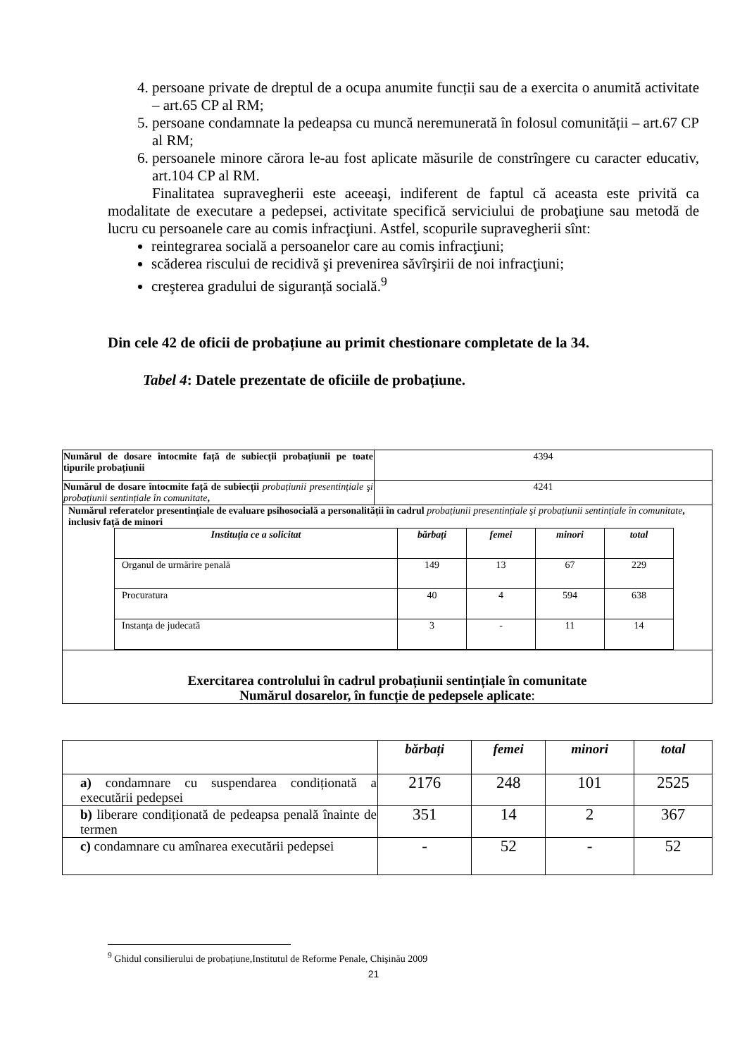4. persoane private de dreptul de a ocupa anumite funcții sau de a exercita o anumită activitate – art.65 CP al RM;
5. persoane condamnate la pedeapsa cu muncă neremunerată în folosul comunității – art.67 CP al RM;
6. persoanele minore cărora le-au fost aplicate măsurile de constrîngere cu caracter educativ, art.104 CP al RM.
Finalitatea supravegherii este aceeaşi, indiferent de faptul că aceasta este privită ca modalitate de executare a pedepsei, activitate specifică serviciului de probaţiune sau metodă de lucru cu persoanele care au comis infracţiuni. Astfel, scopurile supravegherii sînt:
reintegrarea socială a persoanelor care au comis infracţiuni;
scăderea riscului de recidivă şi prevenirea săvîrşirii de noi infracţiuni;
creşterea gradului de siguranță socială.<sup>9</sup>
Din cele 42 de oficii de probațiune au primit chestionare completate de la 34.
Tabel 4: Datele prezentate de oficiile de probațiune.
| Numărul de dosare întocmite față de subiecții probațiunii pe toate tipurile probațiunii | 4394 |
| Numărul de dosare întocmite față de subiecții probațiunii presentințiale şi probațiunii sentințiale în comunitate , | 4241 |
| Numărul referatelor presentințiale de evaluare psihosocială a personalității în cadrul probațiunii presentințiale şi probațiunii sentințiale în comunitate , inclusiv față de minori / Instituția ce a solicitat / bărbați / femei / minori / total / / --- / --- / --- / --- / --- / / Organul de urmărire penală / 149 / 13 / 67 / 229 / / Procuratura / 40 / 4 / 594 / 638 / / Instanța de judecată / 3 / - / 11 / 14 / | |
| Exercitarea controlului în cadrul probațiunii sentințiale în comunitate Numărul dosarelor, în funcție de pedepsele aplicate : | |
| | bărbați | femei | minori | total |
| a) condamnare cu suspendarea condiționată a executării pedepsei | 2176 | 248 | 101 | 2525 |
| b) liberare condiționată de pedeapsa penală înainte de termen | 351 | 14 | 2 | 367 |
| c) condamnare cu amînarea executării pedepsei | - | 52 | - | 52 |
<sup>9</sup> Ghidul consilierului de probațiune,Institutul de Reforme Penale, Chişinău 2009
21